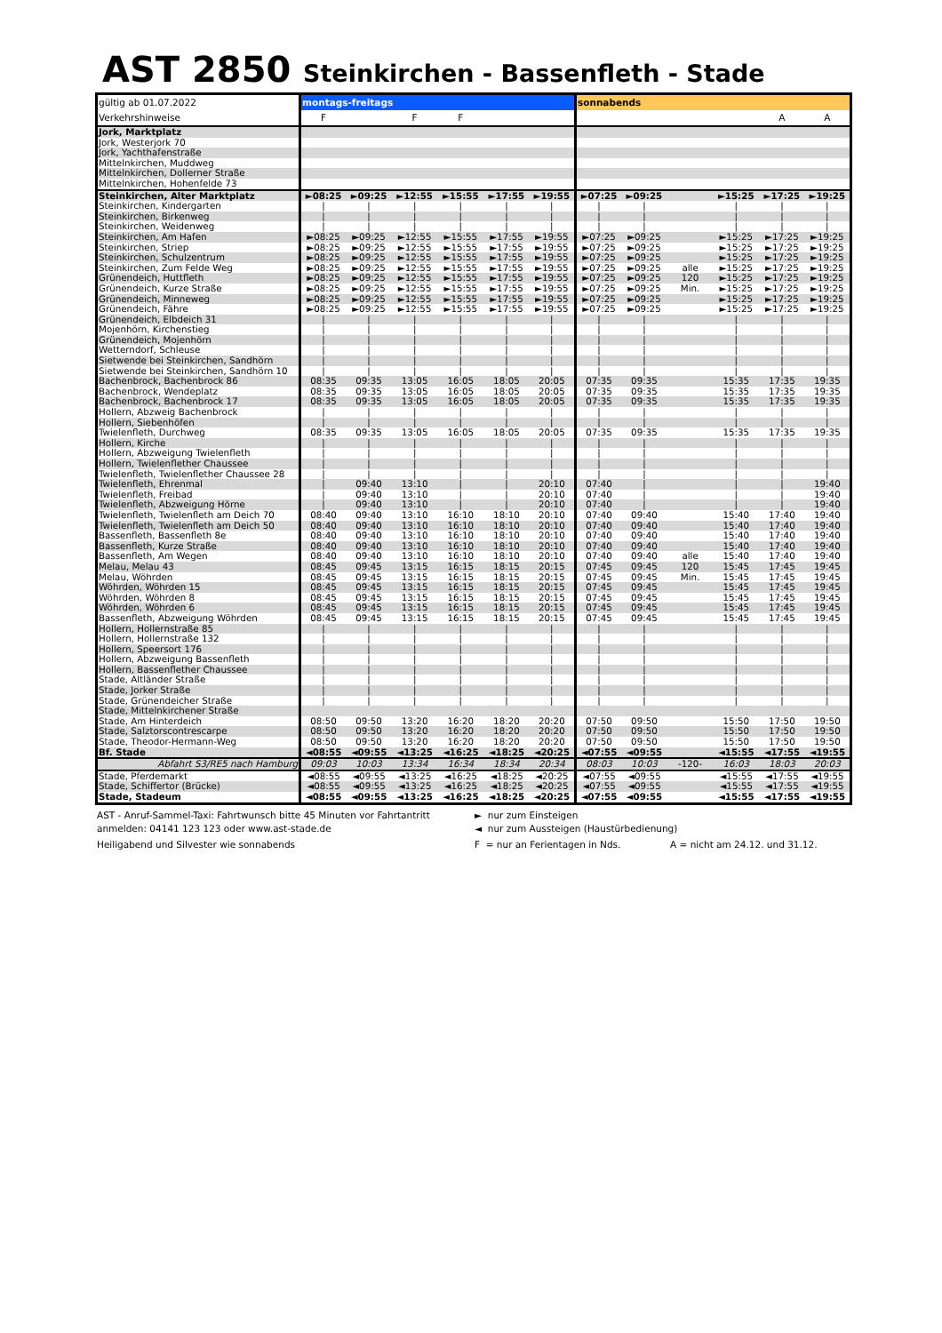AST 2850 Steinkirchen - Bassenfleth - Stade
| gültig ab 01.07.2022 | montags-freitags | | | | | | sonnabends | | | | | |
| Verkehrshinweise | F | | F | F | | | | | | | A | A |
| Jork, Marktplatz | | | | | | | | | | | | |
| Jork, Westerjork 70 | | | | | | | | | | | | |
| Jork, Yachthafenstraße | | | | | | | | | | | | |
| Mittelnkirchen, Muddweg | | | | | | | | | | | | |
| Mittelnkirchen, Dollerner Straße | | | | | | | | | | | | |
| Mittelnkirchen, Hohenfelde 73 | | | | | | | | | | | | |
| Steinkirchen, Alter Marktplatz | ►08:25 | ►09:25 | ►12:55 | ►15:55 | ►17:55 | ►19:55 | ►07:25 | ►09:25 | | ►15:25 | ►17:25 | ►19:25 |
| Steinkirchen, Kindergarten | / | / | / | / | / | / | / | / | | / | / | / |
| Steinkirchen, Birkenweg | / | / | / | / | / | / | / | / | | / | / | / |
| Steinkirchen, Weidenweg | / | / | / | / | / | / | / | / | | / | / | / |
| Steinkirchen, Am Hafen | ►08:25 | ►09:25 | ►12:55 | ►15:55 | ►17:55 | ►19:55 | ►07:25 | ►09:25 | | ►15:25 | ►17:25 | ►19:25 |
| Steinkirchen, Striep | ►08:25 | ►09:25 | ►12:55 | ►15:55 | ►17:55 | ►19:55 | ►07:25 | ►09:25 | | ►15:25 | ►17:25 | ►19:25 |
| Steinkirchen, Schulzentrum | ►08:25 | ►09:25 | ►12:55 | ►15:55 | ►17:55 | ►19:55 | ►07:25 | ►09:25 | | ►15:25 | ►17:25 | ►19:25 |
| Steinkirchen, Zum Felde Weg | ►08:25 | ►09:25 | ►12:55 | ►15:55 | ►17:55 | ►19:55 | ►07:25 | ►09:25 | alle | ►15:25 | ►17:25 | ►19:25 |
| Grünendeich, Huttfleth | ►08:25 | ►09:25 | ►12:55 | ►15:55 | ►17:55 | ►19:55 | ►07:25 | ►09:25 | 120 | ►15:25 | ►17:25 | ►19:25 |
| Grünendeich, Kurze Straße | ►08:25 | ►09:25 | ►12:55 | ►15:55 | ►17:55 | ►19:55 | ►07:25 | ►09:25 | Min. | ►15:25 | ►17:25 | ►19:25 |
| Grünendeich, Minneweg | ►08:25 | ►09:25 | ►12:55 | ►15:55 | ►17:55 | ►19:55 | ►07:25 | ►09:25 | | ►15:25 | ►17:25 | ►19:25 |
| Grünendeich, Fähre | ►08:25 | ►09:25 | ►12:55 | ►15:55 | ►17:55 | ►19:55 | ►07:25 | ►09:25 | | ►15:25 | ►17:25 | ►19:25 |
| Grünendeich, Elbdeich 31 | / | / | / | / | / | / | / | / | | / | / | / |
| Mojenhörn, Kirchenstieg | / | / | / | / | / | / | / | / | | / | / | / |
| Grünendeich, Mojenhörn | / | / | / | / | / | / | / | / | | / | / | / |
| Wetterndorf, Schleuse | / | / | / | / | / | / | / | / | | / | / | / |
| Sietwende bei Steinkirchen, Sandhörn | / | / | / | / | / | / | / | / | | / | / | / |
| Sietwende bei Steinkirchen, Sandhörn 10 | / | / | / | / | / | / | / | / | | / | / | / |
| Bachenbrock, Bachenbrock 86 | 08:35 | 09:35 | 13:05 | 16:05 | 18:05 | 20:05 | 07:35 | 09:35 | | 15:35 | 17:35 | 19:35 |
| Bachenbrock, Wendeplatz | 08:35 | 09:35 | 13:05 | 16:05 | 18:05 | 20:05 | 07:35 | 09:35 | | 15:35 | 17:35 | 19:35 |
| Bachenbrock, Bachenbrock 17 | 08:35 | 09:35 | 13:05 | 16:05 | 18:05 | 20:05 | 07:35 | 09:35 | | 15:35 | 17:35 | 19:35 |
| Hollern, Abzweig Bachenbrock | / | / | / | / | / | / | / | / | | / | / | / |
| Hollern, Siebenhöfen | / | / | / | / | / | / | / | / | | / | / | / |
| Twielenfleth, Durchweg | 08:35 | 09:35 | 13:05 | 16:05 | 18:05 | 20:05 | 07:35 | 09:35 | | 15:35 | 17:35 | 19:35 |
| Hollern, Kirche | / | / | / | / | / | / | / | / | | / | / | / |
| Hollern, Abzweigung Twielenfleth | / | / | / | / | / | / | / | / | | / | / | / |
| Hollern, Twielenflether Chaussee | / | / | / | / | / | / | / | / | | / | / | / |
| Twielenfleth, Twielenflether Chaussee 28 | / | / | / | / | / | / | / | / | | / | / | / |
| Twielenfleth, Ehrenmal | / | 09:40 | 13:10 | / | / | 20:10 | 07:40 | / | | / | / | 19:40 |
| Twielenfleth, Freibad | / | 09:40 | 13:10 | / | / | 20:10 | 07:40 | / | | / | / | 19:40 |
| Twielenfleth, Abzweigung Hörne | / | 09:40 | 13:10 | / | / | 20:10 | 07:40 | / | | / | / | 19:40 |
| Twielenfleth, Twielenfleth am Deich 70 | 08:40 | 09:40 | 13:10 | 16:10 | 18:10 | 20:10 | 07:40 | 09:40 | | 15:40 | 17:40 | 19:40 |
| Twielenfleth, Twielenfleth am Deich 50 | 08:40 | 09:40 | 13:10 | 16:10 | 18:10 | 20:10 | 07:40 | 09:40 | | 15:40 | 17:40 | 19:40 |
| Bassenfleth, Bassenfleth 8e | 08:40 | 09:40 | 13:10 | 16:10 | 18:10 | 20:10 | 07:40 | 09:40 | | 15:40 | 17:40 | 19:40 |
| Bassenfleth, Kurze Straße | 08:40 | 09:40 | 13:10 | 16:10 | 18:10 | 20:10 | 07:40 | 09:40 | | 15:40 | 17:40 | 19:40 |
| Bassenfleth, Am Wegen | 08:40 | 09:40 | 13:10 | 16:10 | 18:10 | 20:10 | 07:40 | 09:40 | alle | 15:40 | 17:40 | 19:40 |
| Melau, Melau 43 | 08:45 | 09:45 | 13:15 | 16:15 | 18:15 | 20:15 | 07:45 | 09:45 | 120 | 15:45 | 17:45 | 19:45 |
| Melau, Wöhrden | 08:45 | 09:45 | 13:15 | 16:15 | 18:15 | 20:15 | 07:45 | 09:45 | Min. | 15:45 | 17:45 | 19:45 |
| Wöhrden, Wöhrden 15 | 08:45 | 09:45 | 13:15 | 16:15 | 18:15 | 20:15 | 07:45 | 09:45 | | 15:45 | 17:45 | 19:45 |
| Wöhrden, Wöhrden 8 | 08:45 | 09:45 | 13:15 | 16:15 | 18:15 | 20:15 | 07:45 | 09:45 | | 15:45 | 17:45 | 19:45 |
| Wöhrden, Wöhrden 6 | 08:45 | 09:45 | 13:15 | 16:15 | 18:15 | 20:15 | 07:45 | 09:45 | | 15:45 | 17:45 | 19:45 |
| Bassenfleth, Abzweigung Wöhrden | 08:45 | 09:45 | 13:15 | 16:15 | 18:15 | 20:15 | 07:45 | 09:45 | | 15:45 | 17:45 | 19:45 |
| Hollern, Hollernstraße 85 | / | / | / | / | / | / | / | / | | / | / | / |
| Hollern, Hollernstraße 132 | / | / | / | / | / | / | / | / | | / | / | / |
| Hollern, Speersort 176 | / | / | / | / | / | / | / | / | | / | / | / |
| Hollern, Abzweigung Bassenfleth | / | / | / | / | / | / | / | / | | / | / | / |
| Hollern, Bassenflether Chaussee | / | / | / | / | / | / | / | / | | / | / | / |
| Stade, Altländer Straße | / | / | / | / | / | / | / | / | | / | / | / |
| Stade, Jorker Straße | / | / | / | / | / | / | / | / | | / | / | / |
| Stade, Grünendeicher Straße | / | / | / | / | / | / | / | / | | / | / | / |
| Stade, Mittelnkirchener Straße | | | | | | | | | | | | |
| Stade, Am Hinterdeich | 08:50 | 09:50 | 13:20 | 16:20 | 18:20 | 20:20 | 07:50 | 09:50 | | 15:50 | 17:50 | 19:50 |
| Stade, Salztorscontrescarpe | 08:50 | 09:50 | 13:20 | 16:20 | 18:20 | 20:20 | 07:50 | 09:50 | | 15:50 | 17:50 | 19:50 |
| Stade, Theodor-Hermann-Weg | 08:50 | 09:50 | 13:20 | 16:20 | 18:20 | 20:20 | 07:50 | 09:50 | | 15:50 | 17:50 | 19:50 |
| Bf. Stade | ◄08:55 | ◄09:55 | ◄13:25 | ◄16:25 | ◄18:25 | ◄20:25 | ◄07:55 | ◄09:55 | | ◄15:55 | ◄17:55 | ◄19:55 |
| Abfahrt S3/RE5 nach Hamburg | 09:03 | 10:03 | 13:34 | 16:34 | 18:34 | 20:34 | 08:03 | 10:03 | -120- | 16:03 | 18:03 | 20:03 |
| Stade, Pferdemarkt | ◄08:55 | ◄09:55 | ◄13:25 | ◄16:25 | ◄18:25 | ◄20:25 | ◄07:55 | ◄09:55 | | ◄15:55 | ◄17:55 | ◄19:55 |
| Stade, Schiffertor (Brücke) | ◄08:55 | ◄09:55 | ◄13:25 | ◄16:25 | ◄18:25 | ◄20:25 | ◄07:55 | ◄09:55 | | ◄15:55 | ◄17:55 | ◄19:55 |
| Stade, Stadeum | ◄08:55 | ◄09:55 | ◄13:25 | ◄16:25 | ◄18:25 | ◄20:25 | ◄07:55 | ◄09:55 | | ◄15:55 | ◄17:55 | ◄19:55 |
AST - Anruf-Sammel-Taxi: Fahrtwunsch bitte 45 Minuten vor Fahrtantritt anmelden: 04141 123 123 oder www.ast-stade.de
► nur zum Einsteigen
◄ nur zum Aussteigen (Haustürbedienung)
Heiligabend und Silvester wie sonnabends
F = nur an Ferientagen in Nds.
A = nicht am 24.12. und 31.12.